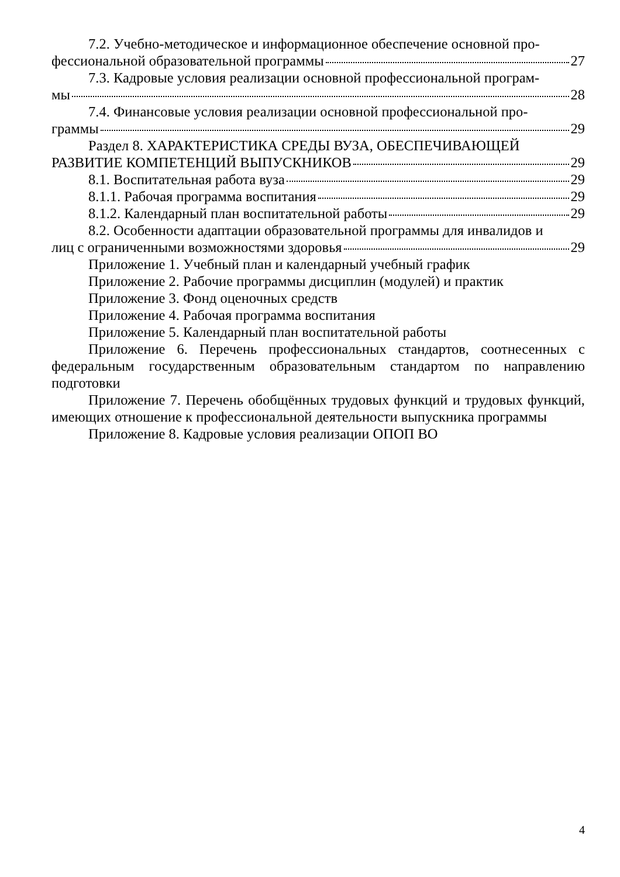7.2. Учебно-методическое и информационное обеспечение основной про-
фессиональной образовательной программы 27
7.3. Кадровые условия реализации основной профессиональной програм-
мы 28
7.4. Финансовые условия реализации основной профессиональной про-
граммы 29
Раздел 8. ХАРАКТЕРИСТИКА СРЕДЫ ВУЗА, ОБЕСПЕЧИВАЮЩЕЙ
РАЗВИТИЕ КОМПЕТЕНЦИЙ ВЫПУСКНИКОВ 29
8.1. Воспитательная работа вуза 29
8.1.1. Рабочая программа воспитания 29
8.1.2. Календарный план воспитательной работы 29
8.2. Особенности адаптации образовательной программы для инвалидов и
лиц с ограниченными возможностями здоровья 29
Приложение 1. Учебный план и календарный учебный график
Приложение 2. Рабочие программы дисциплин (модулей) и практик
Приложение 3. Фонд оценочных средств
Приложение 4. Рабочая программа воспитания
Приложение 5. Календарный план воспитательной работы
Приложение 6. Перечень профессиональных стандартов, соотнесенных с федеральным государственным образовательным стандартом по направлению подготовки
Приложение 7. Перечень обобщённых трудовых функций и трудовых функций, имеющих отношение к профессиональной деятельности выпускника программы
Приложение 8. Кадровые условия реализации ОПОП ВО
4